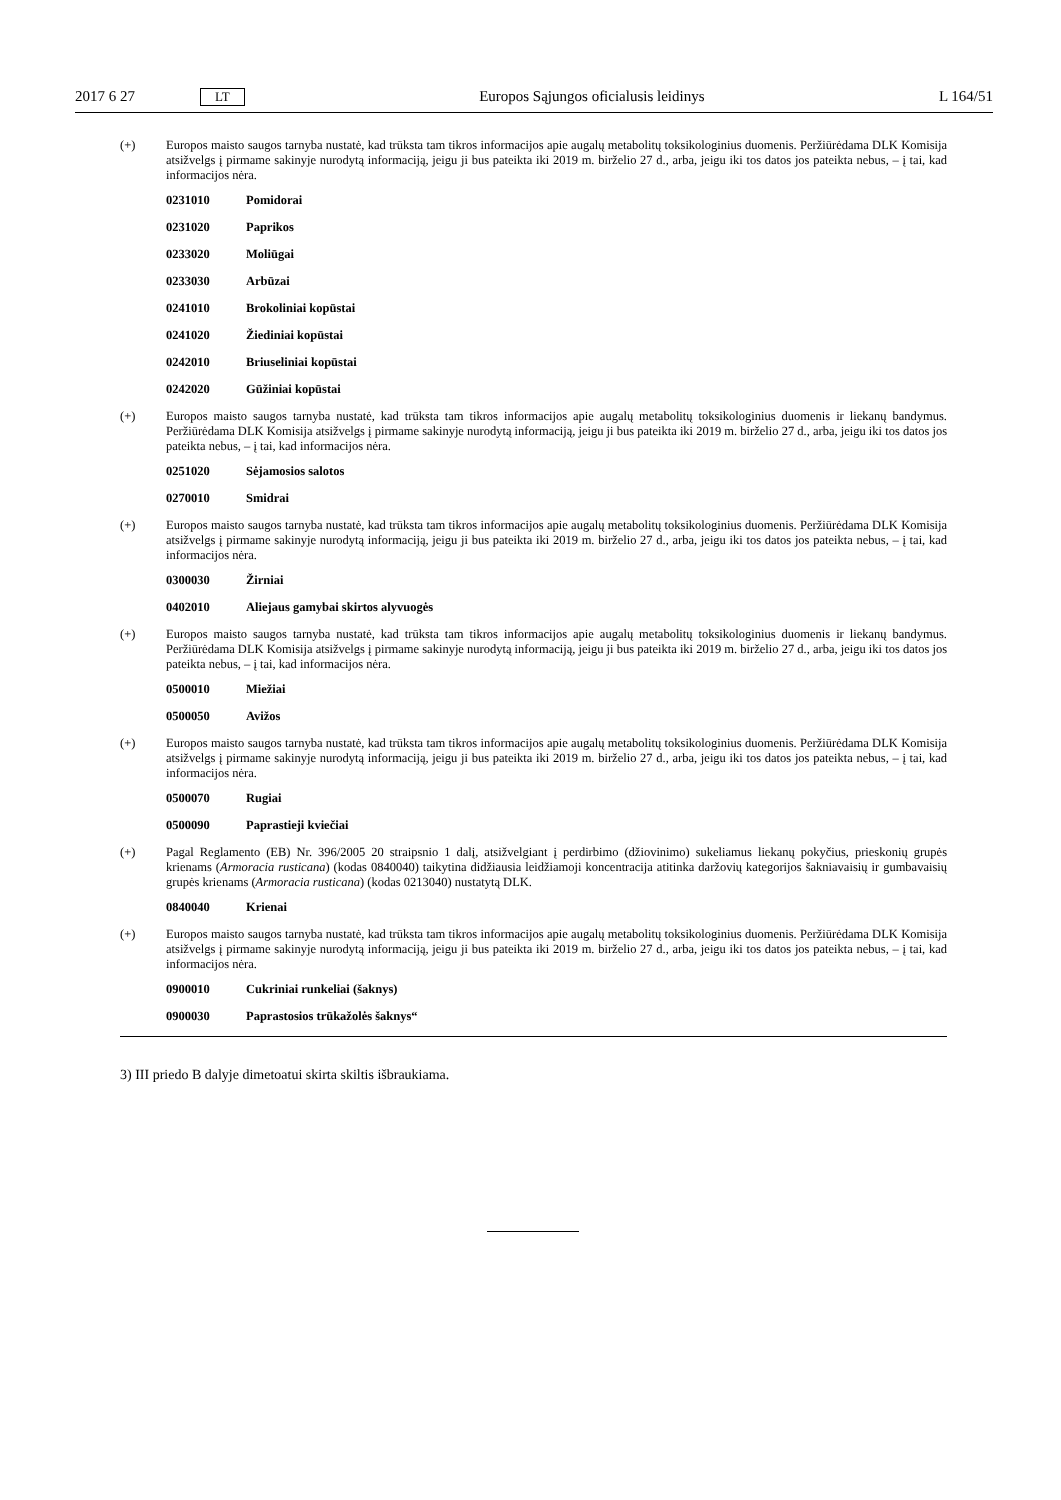2017 6 27 LT Europos Sąjungos oficialusis leidinys L 164/51
(+) Europos maisto saugos tarnyba nustatė, kad trūksta tam tikros informacijos apie augalų metabolitų toksikologinius duomenis. Peržiūrėdama DLK Komisija atsižvelgs į pirmame sakinyje nurodytą informaciją, jeigu ji bus pateikta iki 2019 m. birželio 27 d., arba, jeigu iki tos datos jos pateikta nebus, – į tai, kad informacijos nėra.
0231010 Pomidorai
0231020 Paprikos
0233020 Moliūgai
0233030 Arbūzai
0241010 Brokoliniai kopūstai
0241020 Žiediniai kopūstai
0242010 Briuseliniai kopūstai
0242020 Gūžiniai kopūstai
(+) Europos maisto saugos tarnyba nustatė, kad trūksta tam tikros informacijos apie augalų metabolitų toksikologinius duomenis ir liekanų bandymus. Peržiūrėdama DLK Komisija atsižvelgs į pirmame sakinyje nurodytą informaciją, jeigu ji bus pateikta iki 2019 m. birželio 27 d., arba, jeigu iki tos datos jos pateikta nebus, – į tai, kad informacijos nėra.
0251020 Sėjamosios salotos
0270010 Smidrai
(+) Europos maisto saugos tarnyba nustatė, kad trūksta tam tikros informacijos apie augalų metabolitų toksikologinius duomenis. Peržiūrėdama DLK Komisija atsižvelgs į pirmame sakinyje nurodytą informaciją, jeigu ji bus pateikta iki 2019 m. birželio 27 d., arba, jeigu iki tos datos jos pateikta nebus, – į tai, kad informacijos nėra.
0300030 Žirniai
0402010 Aliejaus gamybai skirtos alyvuogės
(+) Europos maisto saugos tarnyba nustatė, kad trūksta tam tikros informacijos apie augalų metabolitų toksikologinius duomenis ir liekanų bandymus. Peržiūrėdama DLK Komisija atsižvelgs į pirmame sakinyje nurodytą informaciją, jeigu ji bus pateikta iki 2019 m. birželio 27 d., arba, jeigu iki tos datos jos pateikta nebus, – į tai, kad informacijos nėra.
0500010 Miežiai
0500050 Avižos
(+) Europos maisto saugos tarnyba nustatė, kad trūksta tam tikros informacijos apie augalų metabolitų toksikologinius duomenis. Peržiūrėdama DLK Komisija atsižvelgs į pirmame sakinyje nurodytą informaciją, jeigu ji bus pateikta iki 2019 m. birželio 27 d., arba, jeigu iki tos datos jos pateikta nebus, – į tai, kad informacijos nėra.
0500070 Rugiai
0500090 Paprastieji kviečiai
(+) Pagal Reglamento (EB) Nr. 396/2005 20 straipsnio 1 dalį, atsižvelgiant į perdirbimo (džiovinimo) sukeliamus liekanų pokyčius, prieskonių grupės krienams (Armoracia rusticana) (kodas 0840040) taikytina didžiausia leidžiamoji koncentracija atitinka daržovių kategorijos šakniavaisių ir gumbavaisių grupės krienams (Armoracia rusticana) (kodas 0213040) nustatytą DLK.
0840040 Krienai
(+) Europos maisto saugos tarnyba nustatė, kad trūksta tam tikros informacijos apie augalų metabolitų toksikologinius duomenis. Peržiūrėdama DLK Komisija atsižvelgs į pirmame sakinyje nurodytą informaciją, jeigu ji bus pateikta iki 2019 m. birželio 27 d., arba, jeigu iki tos datos jos pateikta nebus, – į tai, kad informacijos nėra.
0900010 Cukriniai runkeliai (šaknys)
0900030 Paprastosios trūkažolės šaknys“
3) III priedo B dalyje dimetoatui skirta skiltis išbraukiama.